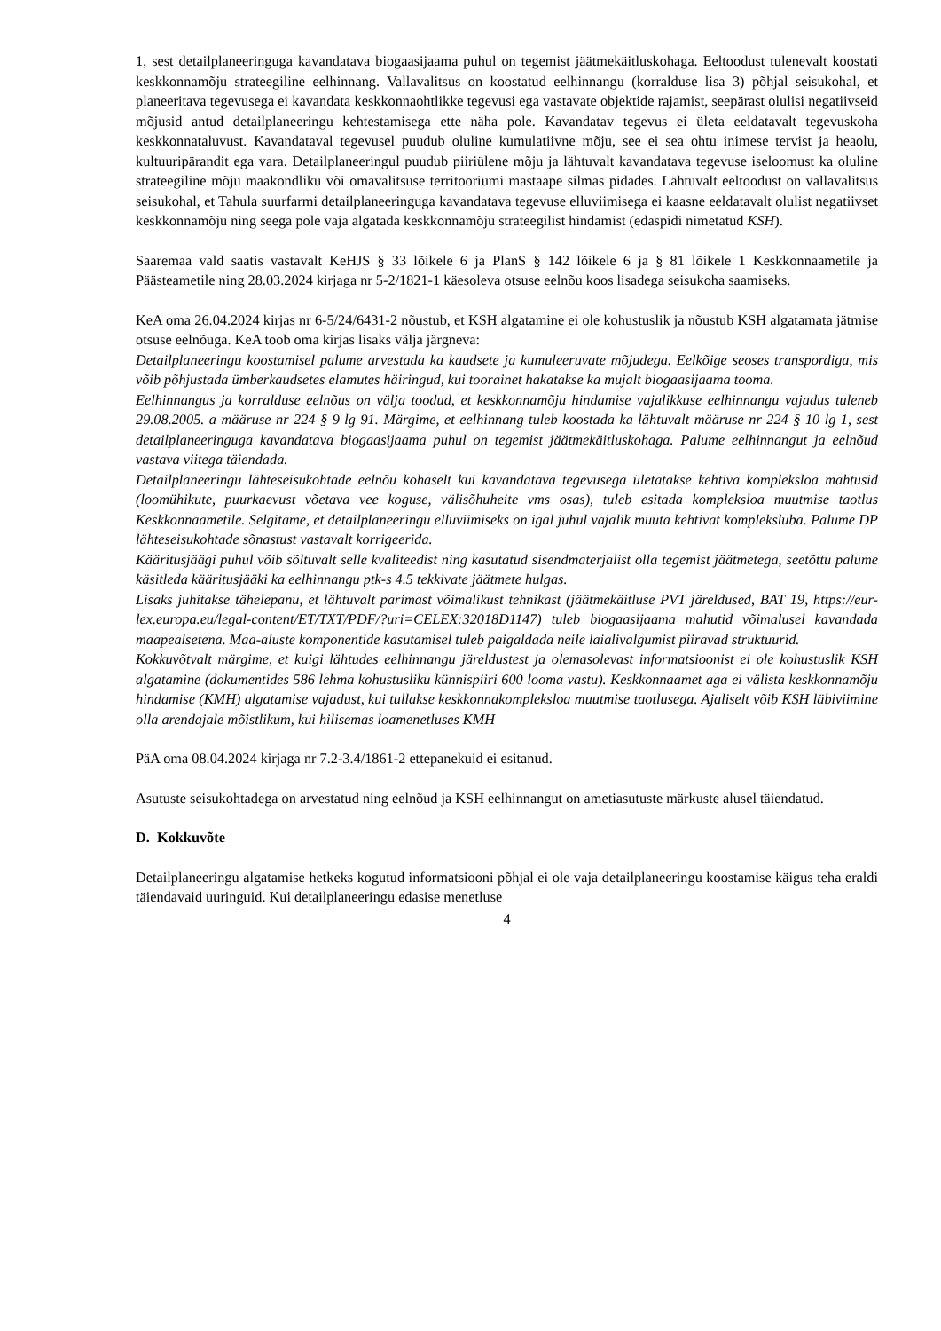1, sest detailplaneeringuga kavandatava biogaasijaama puhul on tegemist jäätmekäitluskohaga. Eeltoodust tulenevalt koostati keskkonnamõju strateegiline eelhinnang. Vallavalitsus on koostatud eelhinnangu (korralduse lisa 3) põhjal seisukohal, et planeeritava tegevusega ei kavandata keskkonnaohtlikke tegevusi ega vastavate objektide rajamist, seepärast olulisi negatiivseid mõjusid antud detailplaneeringu kehtestamisega ette näha pole. Kavandatav tegevus ei ületa eeldatavalt tegevuskoha keskkonnataluvust. Kavandataval tegevusel puudub oluline kumulatiivne mõju, see ei sea ohtu inimese tervist ja heaolu, kultuuripärandit ega vara. Detailplaneeringul puudub piiriülene mõju ja lähtuvalt kavandatava tegevuse iseloomust ka oluline strateegiline mõju maakondliku või omavalitsuse territooriumi mastaape silmas pidades. Lähtuvalt eeltoodust on vallavalitsus seisukohal, et Tahula suurfarmi detailplaneeringuga kavandatava tegevuse elluviimisega ei kaasne eeldatavalt olulist negatiivset keskkonnamõju ning seega pole vaja algatada keskkonnamõju strateegilist hindamist (edaspidi nimetatud KSH).
Saaremaa vald saatis vastavalt KeHJS § 33 lõikele 6 ja PlanS § 142 lõikele 6 ja § 81 lõikele 1 Keskkonnaametile ja Päästeametile ning 28.03.2024 kirjaga nr 5-2/1821-1 käesoleva otsuse eelnõu koos lisadega seisukoha saamiseks.
KeA oma 26.04.2024 kirjas nr 6-5/24/6431-2 nõustub, et KSH algatamine ei ole kohustuslik ja nõustub KSH algatamata jätmise otsuse eelnõuga. KeA toob oma kirjas lisaks välja järgneva:
Detailplaneeringu koostamisel palume arvestada ka kaudsete ja kumuleeruvate mõjudega. Eelkõige seoses transpordiga, mis võib põhjustada ümberkaudsetes elamutes häiringud, kui toorainet hakatakse ka mujalt biogaasijaama tooma.
Eelhinnangus ja korralduse eelnõus on välja toodud, et keskkonnamõju hindamise vajalikkuse eelhinnangu vajadus tuleneb 29.08.2005. a määruse nr 224 § 9 lg 91. Märgime, et eelhinnang tuleb koostada ka lähtuvalt määruse nr 224 § 10 lg 1, sest detailplaneeringuga kavandatava biogaasijaama puhul on tegemist jäätmekäitluskohaga. Palume eelhinnangut ja eelnõud vastava viitega täiendada.
Detailplaneeringu lähteseisukohtade eelnõu kohaselt kui kavandatava tegevusega ületatakse kehtiva kompleksloa mahtusid (loomühikute, puurkaevust võetava vee koguse, välisõhuheite vms osas), tuleb esitada kompleksloa muutmise taotlus Keskkonnaametile. Selgitame, et detailplaneeringu elluviimiseks on igal juhul vajalik muuta kehtivat kompleksluba. Palume DP lähteseisukohtade sõnastust vastavalt korrigeerida.
Kääritusjäägi puhul võib sõltuvalt selle kvaliteedist ning kasutatud sisendmaterjalist olla tegemist jäätmetega, seetõttu palume käsitleda kääritusjääki ka eelhinnangu ptk-s 4.5 tekkivate jäätmete hulgas.
Lisaks juhitakse tähelepanu, et lähtuvalt parimast võimalikust tehnikast (jäätmekäitluse PVT järeldused, BAT 19, https://eur-lex.europa.eu/legal-content/ET/TXT/PDF/?uri=CELEX:32018D1147) tuleb biogaasijaama mahutid võimalusel kavandada maapealsetena. Maa-aluste komponentide kasutamisel tuleb paigaldada neile laialivalgumist piiravad struktuurid.
Kokkuvõtvalt märgime, et kuigi lähtudes eelhinnangu järeldustest ja olemasolevast informatsioonist ei ole kohustuslik KSH algatamine (dokumentides 586 lehma kohustusliku künnispiiri 600 looma vastu). Keskkonnaamet aga ei välista keskkonnamõju hindamise (KMH) algatamise vajadust, kui tullakse keskkonnakompleksloa muutmise taotlusega. Ajaliselt võib KSH läbiviimine olla arendajale mõistlikum, kui hilisemas loamenetluses KMH
PäA oma 08.04.2024 kirjaga nr 7.2-3.4/1861-2 ettepanekuid ei esitanud.
Asutuste seisukohtadega on arvestatud ning eelnõud ja KSH eelhinnangut on ametiasutuste märkuste alusel täiendatud.
D. Kokkuvõte
Detailplaneeringu algatamise hetkeks kogutud informatsiooni põhjal ei ole vaja detailplaneeringu koostamise käigus teha eraldi täiendavaid uuringuid. Kui detailplaneeringu edasise menetluse
4